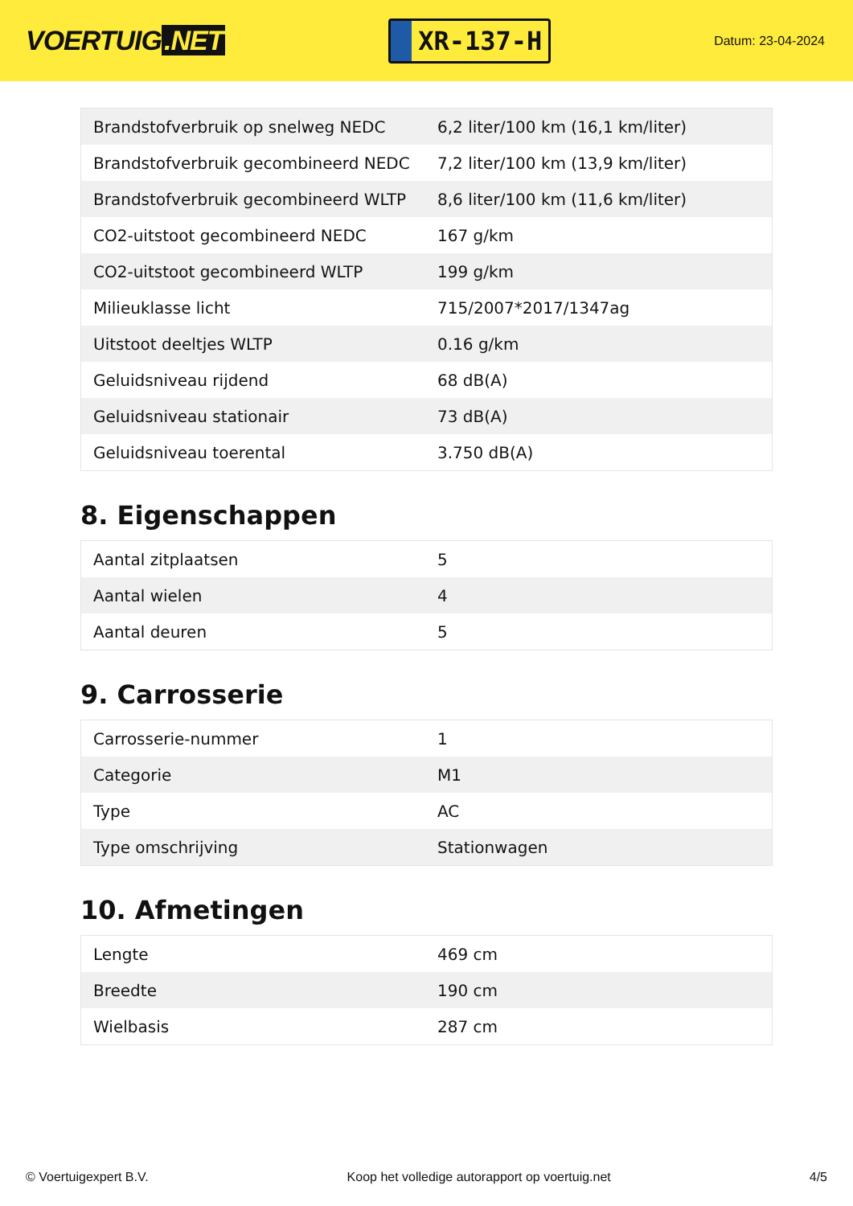VOERTUIG.NET
XR-137-H
Datum: 23-04-2024
| Brandstofverbruik op snelweg NEDC | 6,2 liter/100 km (16,1 km/liter) |
| Brandstofverbruik gecombineerd NEDC | 7,2 liter/100 km (13,9 km/liter) |
| Brandstofverbruik gecombineerd WLTP | 8,6 liter/100 km (11,6 km/liter) |
| CO2-uitstoot gecombineerd NEDC | 167 g/km |
| CO2-uitstoot gecombineerd WLTP | 199 g/km |
| Milieuklasse licht | 715/2007*2017/1347ag |
| Uitstoot deeltjes WLTP | 0.16 g/km |
| Geluidsniveau rijdend | 68 dB(A) |
| Geluidsniveau stationair | 73 dB(A) |
| Geluidsniveau toerental | 3.750 dB(A) |
8. Eigenschappen
| Aantal zitplaatsen | 5 |
| Aantal wielen | 4 |
| Aantal deuren | 5 |
9. Carrosserie
| Carrosserie-nummer | 1 |
| Categorie | M1 |
| Type | AC |
| Type omschrijving | Stationwagen |
10. Afmetingen
| Lengte | 469 cm |
| Breedte | 190 cm |
| Wielbasis | 287 cm |
© Voertuigexpert B.V. Koop het volledige autorapport op voertuig.net 4/5